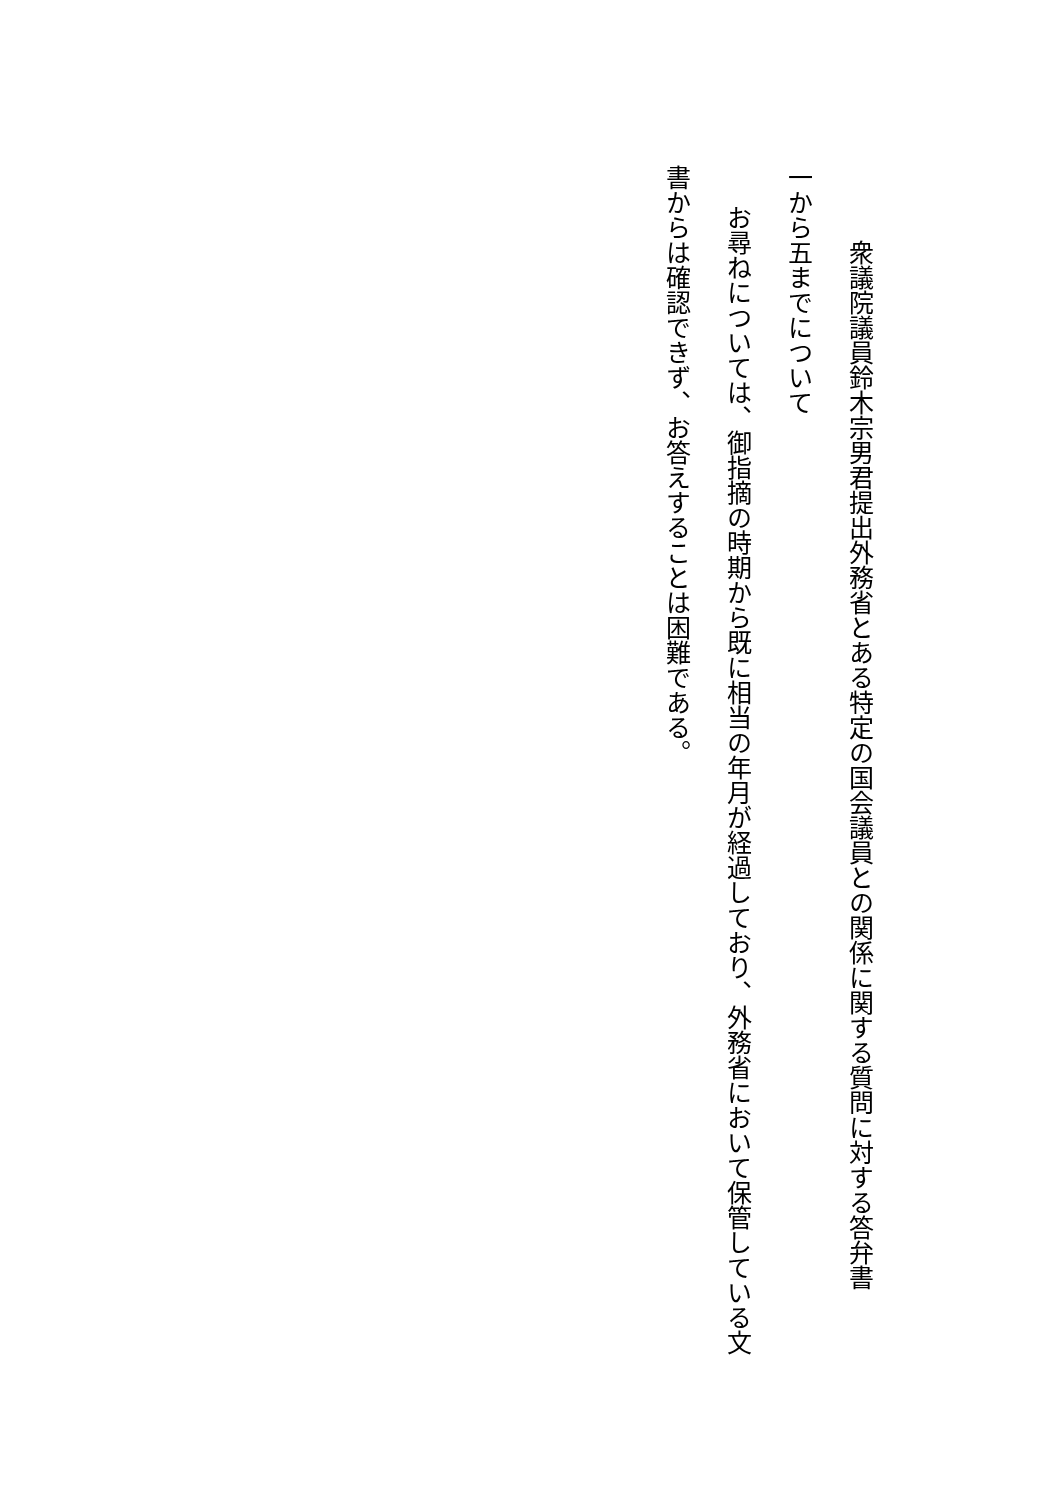衆議院議員鈴木宗男君提出外務省とある特定の国会議員との関係に関する質問に対する答弁書
一から五までについて
お尋ねについては、御指摘の時期から既に相当の年月が経過しており、外務省において保管している文
書からは確認できず、お答えすることは困難である。